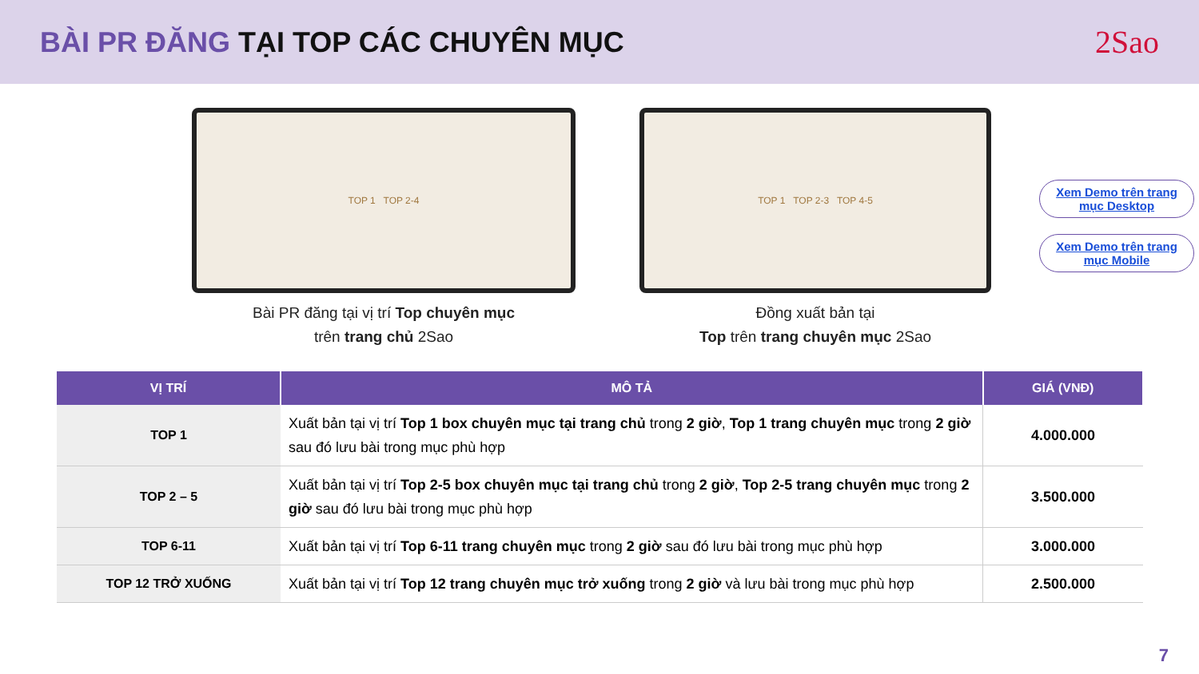BÀI PR ĐĂNG TẠI TOP CÁC CHUYÊN MỤC
2Sao
TOP 1 TOP 2-4
Bài PR đăng tại vị trí Top chuyên mục
trên trang chủ 2Sao
TOP 1 TOP 2-3 TOP 4-5
Đồng xuất bản tại
Top trên trang chuyên mục 2Sao
Xem Demo trên trang mục Desktop
Xem Demo trên trang mục Mobile
| VỊ TRÍ | MÔ TẢ | GIÁ (VNĐ) |
| --- | --- | --- |
| TOP 1 | Xuất bản tại vị trí Top 1 box chuyên mục tại trang chủ trong 2 giờ , Top 1 trang chuyên mục trong 2 giờ sau đó lưu bài trong mục phù hợp | 4.000.000 |
| TOP 2 – 5 | Xuất bản tại vị trí Top 2-5 box chuyên mục tại trang chủ trong 2 giờ , Top 2-5 trang chuyên mục trong 2 giờ sau đó lưu bài trong mục phù hợp | 3.500.000 |
| TOP 6-11 | Xuất bản tại vị trí Top 6-11 trang chuyên mục trong 2 giờ sau đó lưu bài trong mục phù hợp | 3.000.000 |
| TOP 12 TRỞ XUỐNG | Xuất bản tại vị trí Top 12 trang chuyên mục trở xuống trong 2 giờ và lưu bài trong mục phù hợp | 2.500.000 |
7